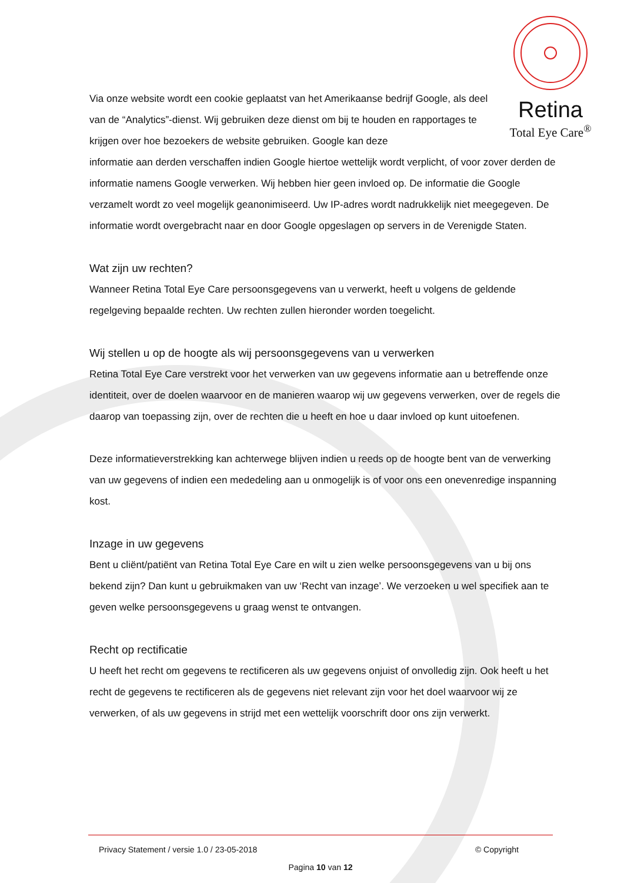Retina
Total Eye Care<sup>®</sup>
Via onze website wordt een cookie geplaatst van het Amerikaanse bedrijf Google, als deel van de “Analytics”-dienst. Wij gebruiken deze dienst om bij te houden en rapportages te krijgen over hoe bezoekers de website gebruiken. Google kan deze
informatie aan derden verschaffen indien Google hiertoe wettelijk wordt verplicht, of voor zover derden de informatie namens Google verwerken. Wij hebben hier geen invloed op. De informatie die Google verzamelt wordt zo veel mogelijk geanonimiseerd. Uw IP-adres wordt nadrukkelijk niet meegegeven. De informatie wordt overgebracht naar en door Google opgeslagen op servers in de Verenigde Staten.
Wat zijn uw rechten?
Wanneer Retina Total Eye Care persoonsgegevens van u verwerkt, heeft u volgens de geldende regelgeving bepaalde rechten. Uw rechten zullen hieronder worden toegelicht.
Wij stellen u op de hoogte als wij persoonsgegevens van u verwerken
Retina Total Eye Care verstrekt voor het verwerken van uw gegevens informatie aan u betreffende onze identiteit, over de doelen waarvoor en de manieren waarop wij uw gegevens verwerken, over de regels die daarop van toepassing zijn, over de rechten die u heeft en hoe u daar invloed op kunt uitoefenen.
Deze informatieverstrekking kan achterwege blijven indien u reeds op de hoogte bent van de verwerking van uw gegevens of indien een mededeling aan u onmogelijk is of voor ons een onevenredige inspanning kost.
Inzage in uw gegevens
Bent u cliënt/patiënt van Retina Total Eye Care en wilt u zien welke persoonsgegevens van u bij ons bekend zijn? Dan kunt u gebruikmaken van uw ‘Recht van inzage’. We verzoeken u wel specifiek aan te geven welke persoonsgegevens u graag wenst te ontvangen.
Recht op rectificatie
U heeft het recht om gegevens te rectificeren als uw gegevens onjuist of onvolledig zijn. Ook heeft u het recht de gegevens te rectificeren als de gegevens niet relevant zijn voor het doel waarvoor wij ze verwerken, of als uw gegevens in strijd met een wettelijk voorschrift door ons zijn verwerkt.
Privacy Statement / versie 1.0 / 23-05-2018 © Copyright
Pagina 10 van 12